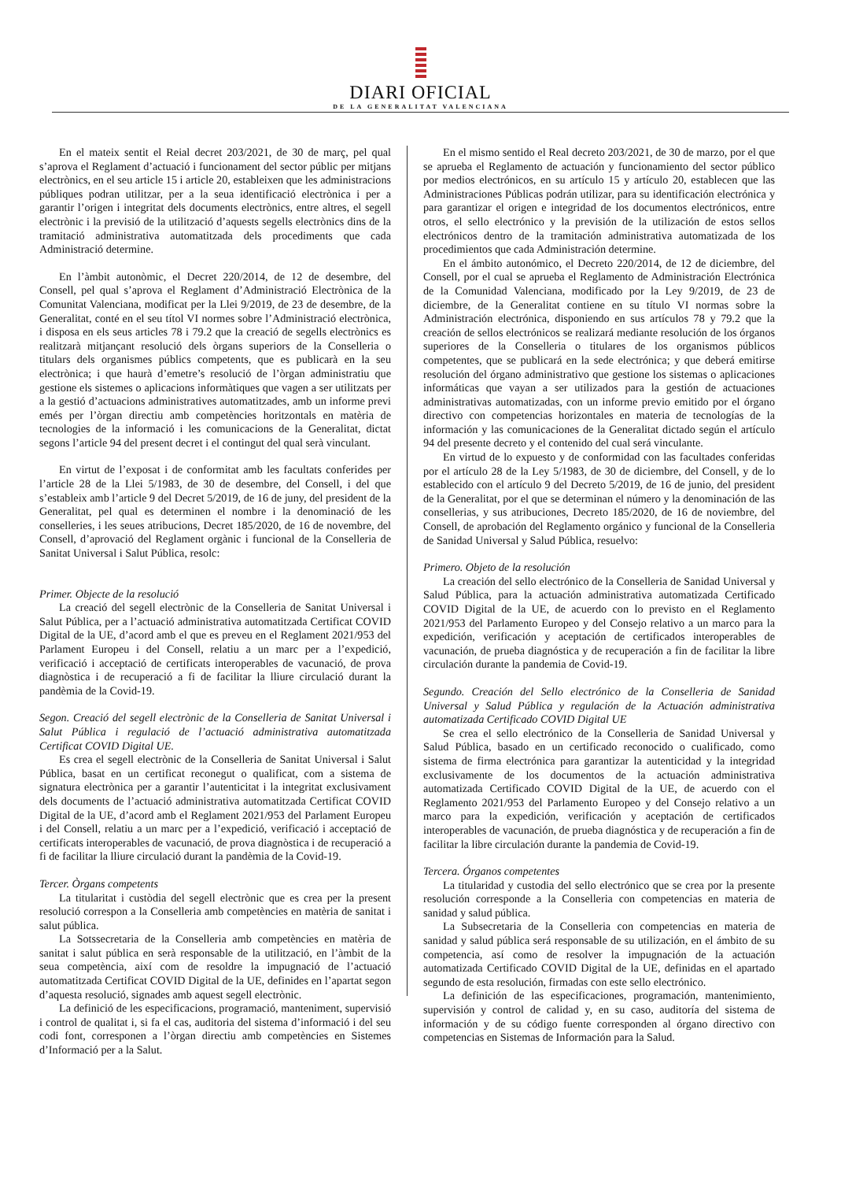DIARI OFICIAL
DE LA GENERALITAT VALENCIANA
En el mateix sentit el Reial decret 203/2021, de 30 de març, pel qual s’aprova el Reglament d’actuació i funcionament del sector públic per mitjans electrònics, en el seu article 15 i article 20, estableixen que les administracions públiques podran utilitzar, per a la seua identificació electrònica i per a garantir l’origen i integritat dels documents electrònics, entre altres, el segell electrònic i la previsió de la utilització d’aquests segells electrònics dins de la tramitació administrativa automatitzada dels procediments que cada Administració determine.
En l’àmbit autonòmic, el Decret 220/2014, de 12 de desembre, del Consell, pel qual s’aprova el Reglament d’Administració Electrònica de la Comunitat Valenciana, modificat per la Llei 9/2019, de 23 de desembre, de la Generalitat, conté en el seu títol VI normes sobre l’Administració electrònica, i disposa en els seus articles 78 i 79.2 que la creació de segells electrònics es realitzarà mitjançant resolució dels òrgans superiors de la Conselleria o titulars dels organismes públics competents, que es publicarà en la seu electrònica; i que haurà d’emetre’s resolució de l’òrgan administratiu que gestione els sistemes o aplicacions informàtiques que vagen a ser utilitzats per a la gestió d’actuacions administratives automatitzades, amb un informe previ emés per l’òrgan directiu amb competències horitzontals en matèria de tecnologies de la informació i les comunicacions de la Generalitat, dictat segons l’article 94 del present decret i el contingut del qual serà vinculant.
En virtut de l’exposat i de conformitat amb les facultats conferides per l’article 28 de la Llei 5/1983, de 30 de desembre, del Consell, i del que s’estableix amb l’article 9 del Decret 5/2019, de 16 de juny, del president de la Generalitat, pel qual es determinen el nombre i la denominació de les conselleries, i les seues atribucions, Decret 185/2020, de 16 de novembre, del Consell, d’aprovació del Reglament orgànic i funcional de la Conselleria de Sanitat Universal i Salut Pública, resolc:
Primer. Objecte de la resolució
La creació del segell electrònic de la Conselleria de Sanitat Universal i Salut Pública, per a l’actuació administrativa automatitzada Certificat COVID Digital de la UE, d’acord amb el que es preveu en el Reglament 2021/953 del Parlament Europeu i del Consell, relatiu a un marc per a l’expedició, verificació i acceptació de certificats interoperables de vacunació, de prova diagnòstica i de recuperació a fi de facilitar la lliure circulació durant la pandèmia de la Covid-19.
Segon. Creació del segell electrònic de la Conselleria de Sanitat Universal i Salut Pública i regulació de l’actuació administrativa automatitzada Certificat COVID Digital UE.
Es crea el segell electrònic de la Conselleria de Sanitat Universal i Salut Pública, basat en un certificat reconegut o qualificat, com a sistema de signatura electrònica per a garantir l’autenticitat i la integritat exclusivament dels documents de l’actuació administrativa automatitzada Certificat COVID Digital de la UE, d’acord amb el Reglament 2021/953 del Parlament Europeu i del Consell, relatiu a un marc per a l’expedició, verificació i acceptació de certificats interoperables de vacunació, de prova diagnòstica i de recuperació a fi de facilitar la lliure circulació durant la pandèmia de la Covid-19.
Tercer. Òrgans competents
La titularitat i custòdia del segell electrònic que es crea per la present resolució correspon a la Conselleria amb competències en matèria de sanitat i salut pública.
La Sotssecretaria de la Conselleria amb competències en matèria de sanitat i salut pública en serà responsable de la utilització, en l’àmbit de la seua competència, així com de resoldre la impugnació de l’actuació automatitzada Certificat COVID Digital de la UE, definides en l’apartat segon d’aquesta resolució, signades amb aquest segell electrònic.
La definició de les especificacions, programació, manteniment, supervisió i control de qualitat i, si fa el cas, auditoria del sistema d’informació i del seu codi font, corresponen a l’òrgan directiu amb competències en Sistemes d’Informació per a la Salut.
En el mismo sentido el Real decreto 203/2021, de 30 de marzo, por el que se aprueba el Reglamento de actuación y funcionamiento del sector público por medios electrónicos, en su artículo 15 y artículo 20, establecen que las Administraciones Públicas podrán utilizar, para su identificación electrónica y para garantizar el origen e integridad de los documentos electrónicos, entre otros, el sello electrónico y la previsión de la utilización de estos sellos electrónicos dentro de la tramitación administrativa automatizada de los procedimientos que cada Administración determine.
En el ámbito autonómico, el Decreto 220/2014, de 12 de diciembre, del Consell, por el cual se aprueba el Reglamento de Administración Electrónica de la Comunidad Valenciana, modificado por la Ley 9/2019, de 23 de diciembre, de la Generalitat contiene en su título VI normas sobre la Administración electrónica, disponiendo en sus artículos 78 y 79.2 que la creación de sellos electrónicos se realizará mediante resolución de los órganos superiores de la Conselleria o titulares de los organismos públicos competentes, que se publicará en la sede electrónica; y que deberá emitirse resolución del órgano administrativo que gestione los sistemas o aplicaciones informáticas que vayan a ser utilizados para la gestión de actuaciones administrativas automatizadas, con un informe previo emitido por el órgano directivo con competencias horizontales en materia de tecnologías de la información y las comunicaciones de la Generalitat dictado según el artículo 94 del presente decreto y el contenido del cual será vinculante.
En virtud de lo expuesto y de conformidad con las facultades conferidas por el artículo 28 de la Ley 5/1983, de 30 de diciembre, del Consell, y de lo establecido con el artículo 9 del Decreto 5/2019, de 16 de junio, del president de la Generalitat, por el que se determinan el número y la denominación de las consellerias, y sus atribuciones, Decreto 185/2020, de 16 de noviembre, del Consell, de aprobación del Reglamento orgánico y funcional de la Conselleria de Sanidad Universal y Salud Pública, resuelvo:
Primero. Objeto de la resolución
La creación del sello electrónico de la Conselleria de Sanidad Universal y Salud Pública, para la actuación administrativa automatizada Certificado COVID Digital de la UE, de acuerdo con lo previsto en el Reglamento 2021/953 del Parlamento Europeo y del Consejo relativo a un marco para la expedición, verificación y aceptación de certificados interoperables de vacunación, de prueba diagnóstica y de recuperación a fin de facilitar la libre circulación durante la pandemia de Covid-19.
Segundo. Creación del Sello electrónico de la Conselleria de Sanidad Universal y Salud Pública y regulación de la Actuación administrativa automatizada Certificado COVID Digital UE
Se crea el sello electrónico de la Conselleria de Sanidad Universal y Salud Pública, basado en un certificado reconocido o cualificado, como sistema de firma electrónica para garantizar la autenticidad y la integridad exclusivamente de los documentos de la actuación administrativa automatizada Certificado COVID Digital de la UE, de acuerdo con el Reglamento 2021/953 del Parlamento Europeo y del Consejo relativo a un marco para la expedición, verificación y aceptación de certificados interoperables de vacunación, de prueba diagnóstica y de recuperación a fin de facilitar la libre circulación durante la pandemia de Covid-19.
Tercera. Órganos competentes
La titularidad y custodia del sello electrónico que se crea por la presente resolución corresponde a la Conselleria con competencias en materia de sanidad y salud pública.
La Subsecretaria de la Conselleria con competencias en materia de sanidad y salud pública será responsable de su utilización, en el ámbito de su competencia, así como de resolver la impugnación de la actuación automatizada Certificado COVID Digital de la UE, definidas en el apartado segundo de esta resolución, firmadas con este sello electrónico.
La definición de las especificaciones, programación, mantenimiento, supervisión y control de calidad y, en su caso, auditoría del sistema de información y de su código fuente corresponden al órgano directivo con competencias en Sistemas de Información para la Salud.